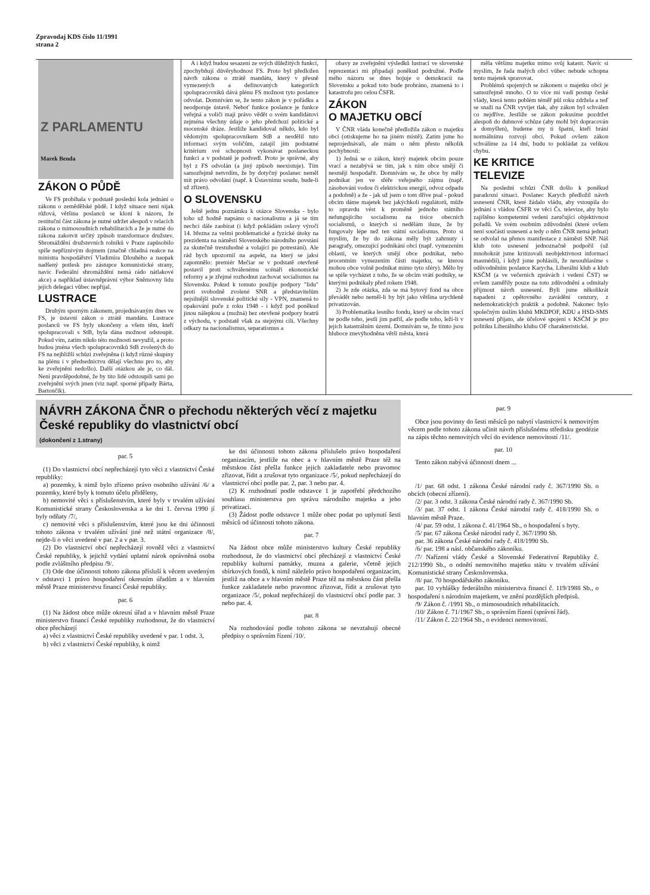Zpravodaj KDS číslo 11/1991
strana 2
Z PARLAMENTU
Marek Benda
ZÁKON O PŮDĚ
Ve FS probíhala v podstatě poslední kola jednání o zákonu o zemědělské půdě. I když situace není nijak růžová, většina poslanců se kloní k názoru, že restituční část zákona je nutné udržet alespoň v relacích zákona o mimosoudních rehabilitacích a že je nutné do zákona zakotvit určitý způsob transformace družstev. Shromáždění družstevních rolníků v Praze zapůsobilo spíše nepříznivým dojmem (značně chladná reakce na ministra hospodářství Vladimíra Dlouhého a naopak nadšený potlesk pro zástupce komunistické strany, navíc Federální shromáždění nemá rádo nátlakové akce) a například ústavněprávní výbor Sněmovny lidu jejich delegaci vůbec nepřijal.
LUSTRACE
Druhým sporným zákonem, projednávaným dnes ve FS, je ústavní zákon o ztrátě mandátu. Lustrace poslanců ve FS byly ukončeny a všem těm, kteří spolupracovali s StB, byla dána možnost odstoupit. Pokud vím, zatím nikdo této možnosti nevyužil, a proto budou jména všech spolupracovníků StB zvolených do FS na nejbližší schůzi zveřejněna (i když různé skupiny na plénu i v předsednictvu dělají všechno pro to, aby ke zveřejnění nedošlo). Další otázkou ale je, co dál. Není pravděpodobné, že by tito lidé odstoupili sami po zveřejnění svých jmen (viz např. sporné případy Bárta, Bartončík).
A i když budou sesazeni ze svých důležitých funkcí, zpochybňují důvěryhodnost FS. Proto byl předložen návrh zákona o ztrátě mandátu, který v přesně vymezených a definovaných kategoriích spolupracovníků dává plénu FS možnost tyto poslance odvolat. Domnívám se, že tento zákon je v pořádku a neodporuje ústavě. Neboť funkce poslance je funkce veřejná a voliči mají právo vědět o svém kandidátovi zejména všechny údaje o jeho předchozí politické a mocenské dráze. Jestliže kandidoval někdo, kdo byl vědomým spolupracovníkem StB a nesdělil tuto informaci svým voličům, zatajil jim podstatné kritérium své schopnosti vykonávat poslaneckou funkci a v podstatě je podvedl. Proto je správné, aby byl z FS odvolán (a jiný způsob neexistuje). Tím samozřejmě netvrdím, že by dotyčný poslanec neměl mít právo odvolání (např. k Ústavnímu soudu, bude-li už zřízen).
O SLOVENSKU
Ještě jednu poznámku k otázce Slovenska - bylo toho už hodně napsáno o nacionalismu a já se tím nechci dále zaobírat (i když pokládám oslavy výročí 14. března za velmi problematické a fyzické útoky na prezidenta na náměstí Slovenského národního povstání za skutečně trestuhodné a volající po potrestání). Ale rád bych upozornil na aspekt, na který se jaksi zapomnělo: premiér Mečiar se v podstatě otevřeně postavil proti schválenému scénáři ekonomické reformy a je zřejmé rozhodnut zachovat socialismus na Slovensku. Pokud k tomuto použije podpory "lidu" proti svobodně zvolené SNR a představitelům nejsilnější slovenské politické síly - VPN, znamená to opakování puče z roku 1948 - i když pod poněkud jinou nálepkou a (možná) bez otevřené podpory bratrů z východu, v podstatě však za stejnými cíli. Všechny odkazy na nacionalismus, separatismus a
obavy ze zveřejnění výsledků lustrací ve slovenské reprezentaci mi připadají poněkud podružné. Podle mého názoru se dnes bojuje o demokracii na Slovensku a pokud toto bude prohráno, znamená to i katastrofu pro celou ČSFR.
ZÁKON
O MAJETKU OBCÍ
V ČNR vláda konečně předložila zákon o majetku obcí (otiskujeme ho na jiném místě). Zatím jsme ho neprojednávali, ale mám o něm přesto několik pochybností:
1) Jedná se o zákon, který majetek obcím pouze vrací a nezabývá se tím, jak s ním obce smějí či nesmějí hospodařit. Domnívám se, že obce by měly podnikat jen ve sféře veřejného zájmu (např. zásobování vodou či elektrickou energií, odvoz odpadu a podobně) a že - jak už jsem o tom dříve psal - pokud obcím dáme majetek bez jakýchkoli regulátorů, může to opravdu vést k proměně jednoho státního nefungujícího socialismu na tisíce obecních socialismů, o kterých si nedělám iluze, že by fungovaly lépe než ten státní socialismus. Proto si myslím, že by do zákona měly být zahrnuty i paragrafy, omezující podnikání obcí (např. vymezením oblastí, ve kterých smějí obce podnikat, nebo procentním vymezením části majetku, se kterou mohou obce volně podnikat mimo tyto sféry). Mělo by se spíše vycházet z toho, že se obcím vrátí podniky, se kterými podnikaly před rokem 1948.
2) Je zde otázka, zda se má bytový fond na obce převádět nebo neměl-li by být jako většina urychleně privatizován.
3) Problematika lesního fondu, který se obcím vrací ne podle toho, jestli jim patřil, ale podle toho, leží-li v jejich katastrálním území. Domnívám se, že tímto jsou hluboce znevýhodněna větší města, která
měla většinu majetku mimo svůj katastr. Navíc si myslím, že řada malých obcí vůbec nebude schopna tento majetek spravovat.
Problémů spojených se zákonem o majetku obcí je samozřejmě mnoho. O to více mi vadí postup české vlády, která tento poblém téměř půl roku zdržela a teď se snaží na ČNR vyvíjet tlak, aby zákon byl schválen co nejdříve. Jestliže se zákon pokusíme pozdržet alespoň do dubnové schůze (aby mohl být dopracován a domyšlen), budeme my ti špatní, kteří brání normálnímu rozvoji obcí. Pokud ovšem zákon schválíme za 14 dní, budu to pokládat za velikou chybu.
KE KRITICE
TELEVIZE
Na poslední schůzi ČNR došlo k poněkud paradoxní situaci. Poslanec Karych předložil návrh usnesení ČNR, které žádalo vládu, aby vstoupila do jednání s vládou ČSFR ve věci Čs. televize, aby bylo zajištěno kompetentní vedení zaručující objektivnost pořadů. Ve svém osobním zdůvodnění (které ovšem není součástí usnesení a tedy o něm ČNR nemá jednat) se odvolal na přenos manifestace z náměstí SNP. Náš klub toto usnesení jednoznačně podpořil (už mnohokrát jsme kritizovali neobjektivnost informací masmédií), i když jsme pohlásili, že nesouhlasíme s odůvodněním poslance Karycha. Liberální klub a klub KSČM (a ve večerních zprávách i vedení ČST) se ovšem zaměřily pouze na toto zdůvodnění a odmítaly přijmout návrh usnesení. Byli jsme několikrát napadeni z opětovného zavádění cenzury, z nedemokratických praktik a podobně. Nakonec bylo společným úsilím klubů MKDPOF, KDU a HSD-SMS usnesení přijato, ale účelové spojení s KSČM je pro politiku Liberálního klubu OF charakteristické.
NÁVRH ZÁKONA ČNR o přechodu některých věcí z majetku České republiky do vlastnictví obcí
(dokončení z 1.strany)
par. 5
(1) Do vlastnictví obcí nepřecházejí tyto věci z vlastnictví České republiky:
a) pozemky, k nimž bylo zřízeno právo osobního užívání /6/ a pozemky, které byly k tomuto účelu přiděleny,
b) nemovité věci s příslušenstvím, které byly v trvalém užívání Komunistické strany Československa a ke dni 1. června 1990 jí byly odňaty /7/,
c) nemovité věci s příslušenstvím, které jsou ke dni účinnosti tohoto zákona v trvalém užívání jiné než státní organizace /8/, nejde-li o věci uvedené v par. 2 a v par. 3.
(2) Do vlastnictví obcí nepřecházejí rovněž věci z vlastnictví České republiky, k jejichž vydání uplatní nárok oprávněná osoba podle zvláštního předpisu /9/.
(3) Ode dne účinnosti tohoto zákona přísluší k věcem uvedeným v odstavci 1 právo hospodaření okresním úřadům a v hlavním městě Praze ministerstvu financí České republiky.
par. 6
(1) Na žádost obce může okresní úřad a v hlavním městě Praze ministerstvo financí České republiky rozhodnout, že do vlastnictví obce přecházejí
a) věci z vlastnictví České republiky uvedené v par. 1 odst. 3,
b) věci z vlastnictví České republiky, k nimž
ke dni účinnosti tohoto zákona příslušelo právo hospodaření organizacím, jestliže na obec a v hlavním městě Praze též na městskou část přešla funkce jejich zakladatele nebo pravomoc zřizovat, řídit a zrušovat tyto organizace /5/, pokud nepřecházejí do vlastnictví obcí podle par. 2, par. 3 nebo par. 4.
(2) K rozhodnutí podle odstavce 1 je zapotřebí předchozího souhlasu ministerstva pro správu národního majetku a jeho privatizaci.
(3) Žádost podle odstavce 1 může obec podat po uplynutí šesti měsíců od účinnosti tohoto zákona.
par. 7
Na žádost obce může ministerstvo kultury České republiky rozhodnout, že do vlastnictví obcí přecházejí z vlastnictví České republiky kulturní památky, muzea a galerie, včetně jejich sbírkových fondů, k nimž náleželo právo hospodaření organizacím, jestliž na obce a v hlavním městě Praze též na městskou část přešla funkce zakladatele nebo pravomoc zřizovat, řídit a zrušovat tyto organizace /5/, pokud nepřecházejí do vlastnictví obcí podle par. 3 nebo par. 4.
par. 8
Na rozhodování podle tohoto zákona se nevztahují obecné předpisy o správním řízení /10/.
par. 9
Obce jsou povinny do šesti měsíců po nabytí vlastnictví k nemovitým věcem podle tohoto zákona učinit návrh příslušnému středisku geodézie na zápis těchto nemovitých věcí do evidence nemovitostí /11/.
par. 10
Tento zákon nabývá účinnosti dnem ...
/1/ par. 68 odst. 1 zákona České národní rady č. 367/1990 Sb. o obcích (obecní zřízení).
/2/ par. 3 odst. 3 zákona České národní rady č. 367/1990 Sb.
/3/ par. 37 odst. 1 zákona České národní rady č. 418/1990 Sb. o hlavním městě Praze.
/4/ par. 59 odst. 1 zákona č. 41/1964 Sb., o hospodaření s byty.
/5/ par. 67 zákona České národní rady č. 367/1990 Sb.
par. 36 zákona České národní rady č. 418/1990 Sb.
/6/ par. 198 a násl. občanského zákoníku.
/7/ Nařízení vlády České a Slovenské Federativní Republiky č. 212/1990 Sb., o odnětí nemovitého majetku státu v trvalém užívání Komunistické strany Československa.
/8/ par. 70 hospodářského zákoníku.
par. 10 vyhlášky federálního ministerstva financí č. 119/1988 Sb., o hospodaření s národním majetkem, ve znění pozdějších předpisů.
/9/ Zákon č. /1991 Sb., o mimosoudních rehabilitacích.
/10/ Zákon č. 71/1967 Sb., o správním řízení (správní řád).
/11/ Zákon č. 22/1964 Sb., o evidenci nemovitostí.